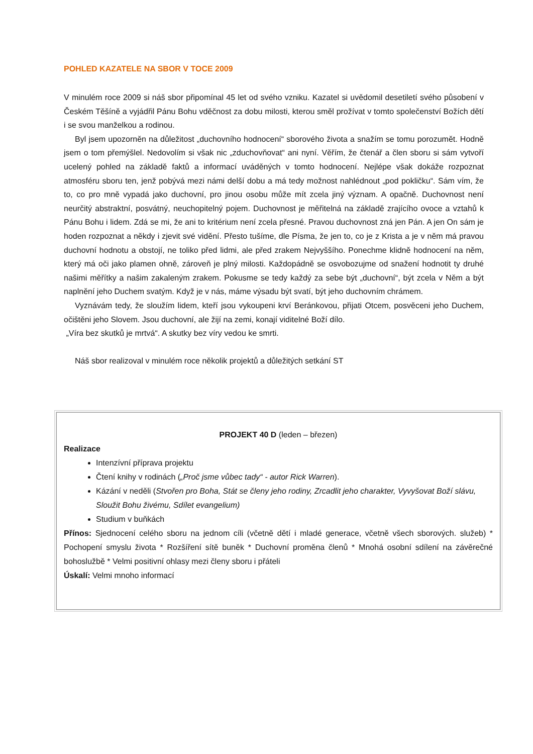POHLED KAZATELE NA SBOR V TOCE 2009
V minulém roce 2009 si náš sbor připomínal 45 let od svého vzniku. Kazatel si uvědomil desetiletí svého působení v Českém Těšíně a vyjádřil Pánu Bohu vděčnost za dobu milosti, kterou směl prožívat v tomto společenství Božích dětí i se svou manželkou a rodinou.
Byl jsem upozorněn na důležitost „duchovního hodnocení“ sborového života a snažím se tomu porozumět. Hodně jsem o tom přemýšlel. Nedovolím si však nic „zduchovňovat“ ani nyní. Věřím, že čtenář a člen sboru si sám vytvoří ucelený pohled na základě faktů a informací uváděných v tomto hodnocení. Nejlépe však dokáže rozpoznat atmosféru sboru ten, jenž pobývá mezi námi delší dobu a má tedy možnost nahlédnout „pod pokličku“. Sám vím, že to, co pro mně vypadá jako duchovní, pro jinou osobu může mít zcela jiný význam. A opačně. Duchovnost není neurčitý abstraktní, posvátný, neuchopitelný pojem. Duchovnost je měřitelná na základě zrajícího ovoce a vztahů k Pánu Bohu i lidem. Zdá se mi, že ani to kritérium není zcela přesné. Pravou duchovnost zná jen Pán. A jen On sám je hoden rozpoznat a někdy i zjevit své vidění. Přesto tušíme, dle Písma, že jen to, co je z Krista a je v něm má pravou duchovní hodnotu a obstojí, ne toliko před lidmi, ale před zrakem Nejvyššího. Ponechme klidně hodnocení na něm, který má oči jako plamen ohně, zároveň je plný milosti. Každopádně se osvobozujme od snažení hodnotit ty druhé našimi měřítky a našim zakaleným zrakem. Pokusme se tedy každý za sebe být „duchovní“, být zcela v Něm a být naplnění jeho Duchem svatým. Když je v nás, máme výsadu být svatí, být jeho duchovním chrámem.
Vyznávám tedy, že sloužím lidem, kteří jsou vykoupeni krví Beránkovou, přijati Otcem, posvěceni jeho Duchem, očištěni jeho Slovem. Jsou duchovní, ale žijí na zemi, konají viditelné Boží dílo.
„Víra bez skutků je mrtvá“. A skutky bez víry vedou ke smrti.
Náš sbor realizoval v minulém roce několik projektů a důležitých setkání ST
PROJEKT 40 D (leden – březen)
Realizace
Intenzívní příprava projektu
Čtení knihy v rodinách („Proč jsme vůbec tady“ - autor Rick Warren).
Kázání v neděli (Stvořen pro Boha, Stát se členy jeho rodiny, Zrcadlit jeho charakter, Vyvyšovat Boží slávu, Sloužit Bohu živému, Sdílet evangelium)
Studium v buňkách
Přínos: Sjednocení celého sboru na jednom cíli (včetně dětí i mladé generace, včetně všech sborových. služeb) * Pochopení smyslu života * Rozšíření sítě buněk * Duchovní proměna členů * Mnohá osobní sdílení na závěrečné bohoslužbě * Velmi positivní ohlasy mezi členy sboru i přáteli
Úskalí: Velmi mnoho informací